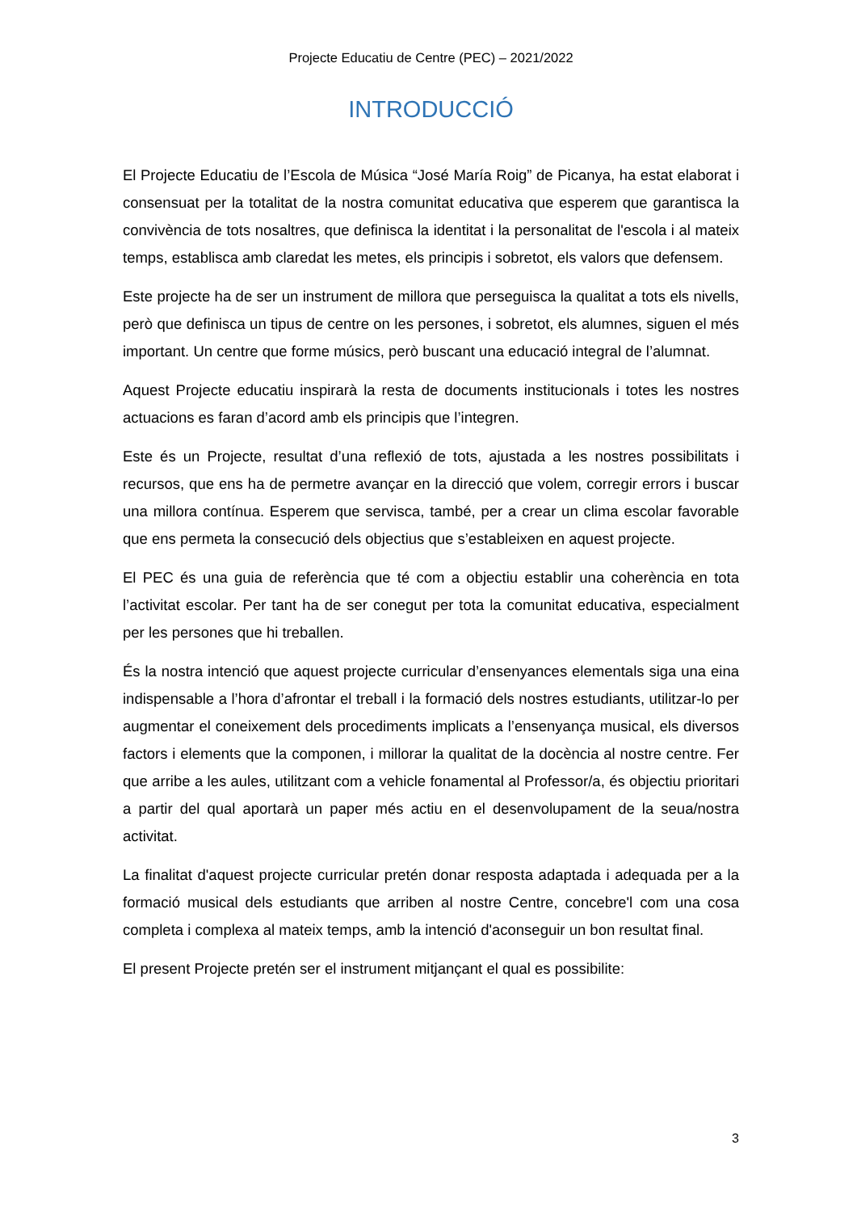Projecte Educatiu de Centre (PEC) – 2021/2022
INTRODUCCIÓ
El Projecte Educatiu de l’Escola de Música “José María Roig” de Picanya, ha estat elaborat i consensuat per la totalitat de la nostra comunitat educativa que esperem que garantisca la convivència de tots nosaltres, que definisca la identitat i la personalitat de l'escola i al mateix temps, establisca amb claredat les metes, els principis i sobretot, els valors que defensem.
Este projecte ha de ser un instrument de millora que perseguisca la qualitat a tots els nivells, però que definisca un tipus de centre on les persones, i sobretot, els alumnes, siguen el més important. Un centre que forme músics, però buscant una educació integral de l’alumnat.
Aquest Projecte educatiu inspirarà la resta de documents institucionals i totes les nostres actuacions es faran d’acord amb els principis que l’integren.
Este és un Projecte, resultat d’una reflexió de tots, ajustada a les nostres possibilitats i recursos, que ens ha de permetre avançar en la direcció que volem, corregir errors i buscar una millora contínua. Esperem que servisca, també, per a crear un clima escolar favorable que ens permeta la consecució dels objectius que s’estableixen en aquest projecte.
El PEC és una guia de referència que té com a objectiu establir una coherència en tota l’activitat escolar. Per tant ha de ser conegut per tota la comunitat educativa, especialment per les persones que hi treballen.
És la nostra intenció que aquest projecte curricular d’ensenyances elementals siga una eina indispensable a l’hora d’afrontar el treball i la formació dels nostres estudiants, utilitzar-lo per augmentar el coneixement dels procediments implicats a l’ensenyança musical, els diversos factors i elements que la componen, i millorar la qualitat de la docència al nostre centre. Fer que arribe a les aules, utilitzant com a vehicle fonamental al Professor/a, és objectiu prioritari a partir del qual aportarà un paper més actiu en el desenvolupament de la seua/nostra activitat.
La finalitat d'aquest projecte curricular pretén donar resposta adaptada i adequada per a la formació musical dels estudiants que arriben al nostre Centre, concebre'l com una cosa completa i complexa al mateix temps, amb la intenció d'aconseguir un bon resultat final.
El present Projecte pretén ser el instrument mitjançant el qual es possibilite:
3